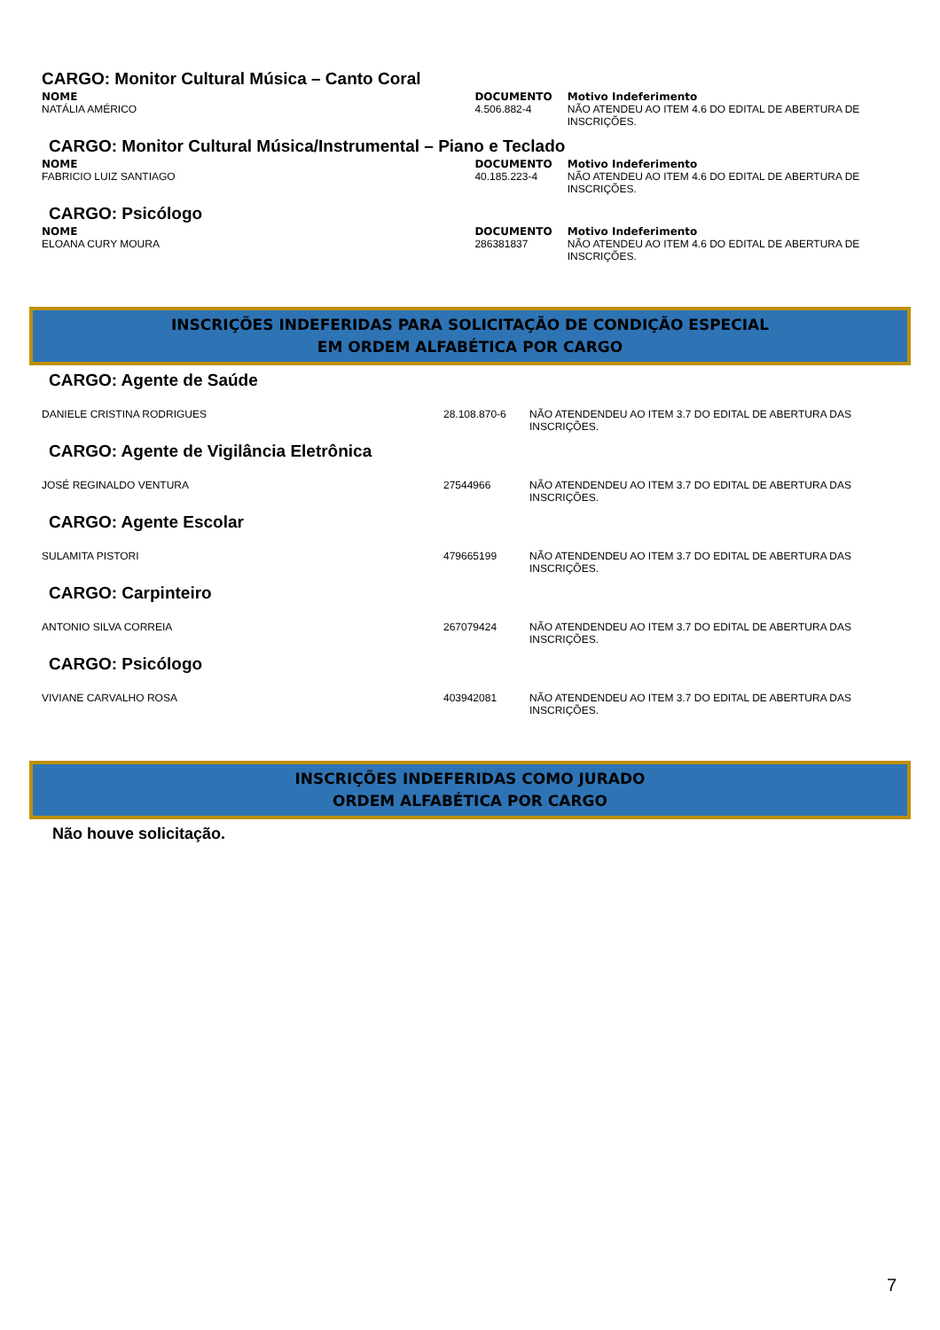CARGO: Monitor Cultural Música – Canto Coral
| NOME | DOCUMENTO | Motivo Indeferimento |
| --- | --- | --- |
| NATÁLIA AMÉRICO | 4.506.882-4 | NÃO ATENDEU AO ITEM 4.6 DO EDITAL DE ABERTURA DE INSCRIÇÕES. |
CARGO: Monitor Cultural Música/Instrumental – Piano e Teclado
| NOME | DOCUMENTO | Motivo Indeferimento |
| --- | --- | --- |
| FABRICIO LUIZ SANTIAGO | 40.185.223-4 | NÃO ATENDEU AO ITEM 4.6 DO EDITAL DE ABERTURA DE INSCRIÇÕES. |
CARGO: Psicólogo
| NOME | DOCUMENTO | Motivo Indeferimento |
| --- | --- | --- |
| ELOANA CURY MOURA | 286381837 | NÃO ATENDEU AO ITEM 4.6 DO EDITAL DE ABERTURA DE INSCRIÇÕES. |
INSCRIÇÕES INDEFERIDAS PARA SOLICITAÇÃO DE CONDIÇÃO ESPECIAL
EM ORDEM ALFABÉTICA POR CARGO
CARGO: Agente de Saúde
| DANIELE CRISTINA RODRIGUES | 28.108.870-6 | NÃO ATENDENDEU AO ITEM 3.7 DO EDITAL DE ABERTURA DAS INSCRIÇÕES. |
CARGO: Agente de Vigilância Eletrônica
| JOSÉ REGINALDO VENTURA | 27544966 | NÃO ATENDENDEU AO ITEM 3.7 DO EDITAL DE ABERTURA DAS INSCRIÇÕES. |
CARGO: Agente Escolar
| SULAMITA PISTORI | 479665199 | NÃO ATENDENDEU AO ITEM 3.7 DO EDITAL DE ABERTURA DAS INSCRIÇÕES. |
CARGO: Carpinteiro
| ANTONIO SILVA CORREIA | 267079424 | NÃO ATENDENDEU AO ITEM 3.7 DO EDITAL DE ABERTURA DAS INSCRIÇÕES. |
CARGO: Psicólogo
| VIVIANE CARVALHO ROSA | 403942081 | NÃO ATENDENDEU AO ITEM 3.7 DO EDITAL DE ABERTURA DAS INSCRIÇÕES. |
INSCRIÇÕES INDEFERIDAS COMO JURADO
ORDEM ALFABÉTICA POR CARGO
Não houve solicitação.
7